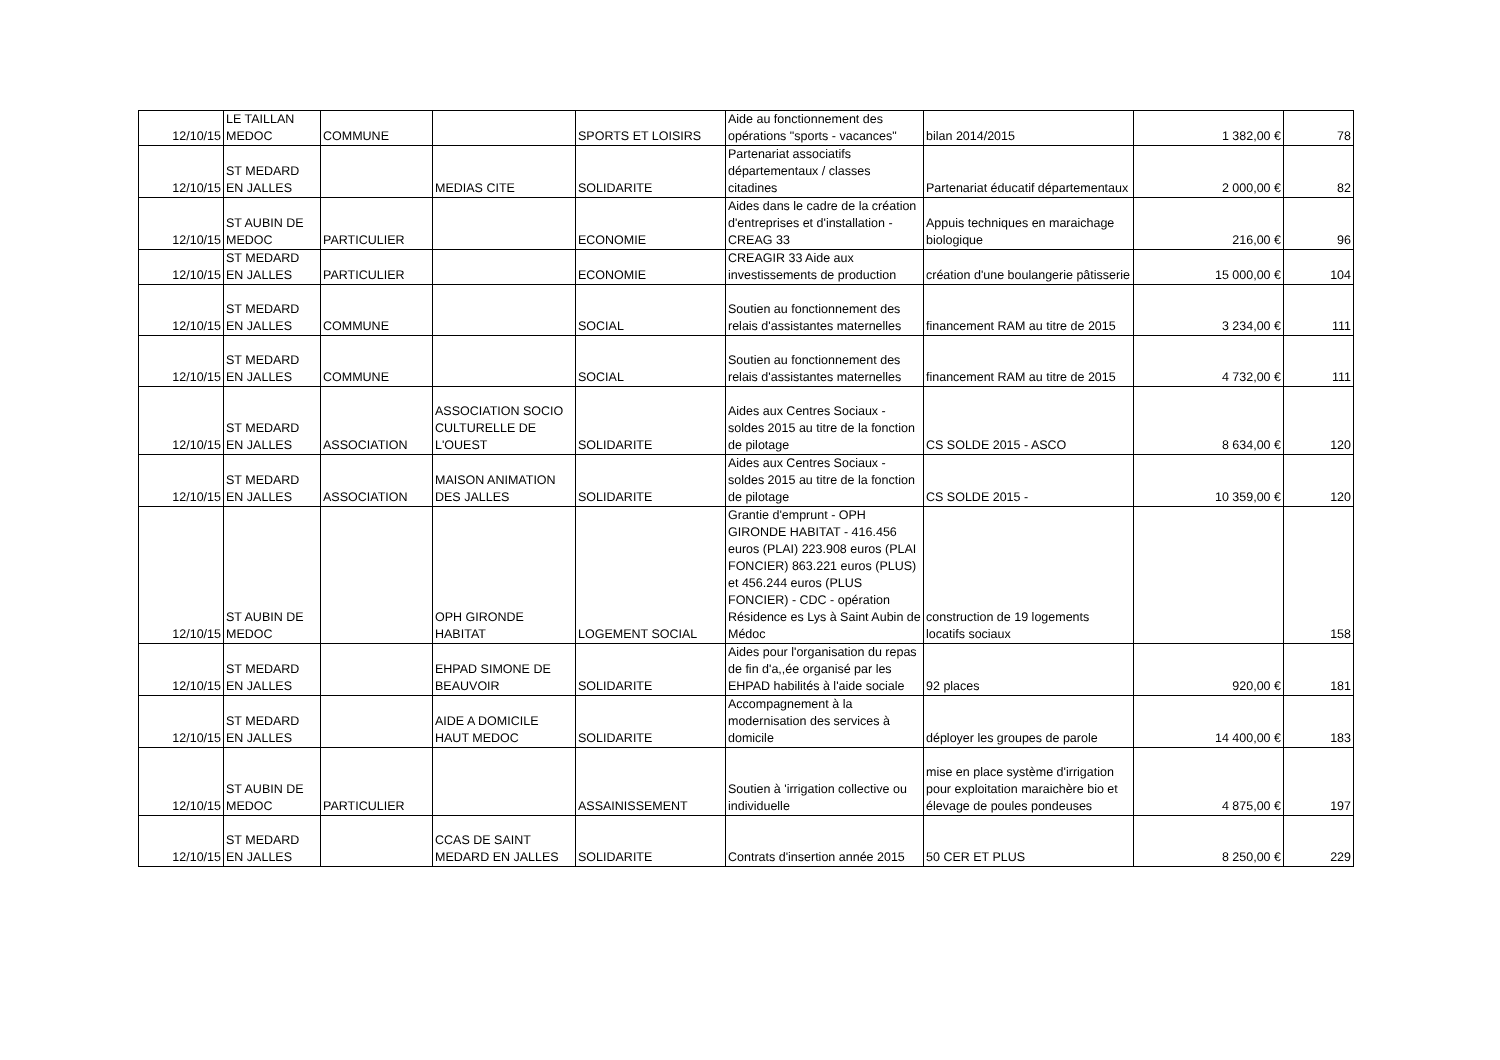| 12/10/15 | LE TAILLAN MEDOC | COMMUNE | | SPORTS ET LOISIRS | Aide au fonctionnement des opérations "sports - vacances" | bilan 2014/2015 | 1 382,00 € | 78 |
| 12/10/15 | ST MEDARD EN JALLES | | MEDIAS CITE | SOLIDARITE | Partenariat associatifs départementaux / classes citadines | Partenariat éducatif départementaux | 2 000,00 € | 82 |
| 12/10/15 | ST AUBIN DE MEDOC | PARTICULIER | | ECONOMIE | Aides dans le cadre de la création d'entreprises et d'installation - CREAG 33 | Appuis techniques en maraichage biologique | 216,00 € | 96 |
| 12/10/15 | ST MEDARD EN JALLES | PARTICULIER | | ECONOMIE | CREAGIR 33 Aide aux investissements de production | création d'une boulangerie pâtisserie | 15 000,00 € | 104 |
| 12/10/15 | ST MEDARD EN JALLES | COMMUNE | | SOCIAL | Soutien au fonctionnement des relais d'assistantes maternelles | financement RAM au titre de 2015 | 3 234,00 € | 111 |
| 12/10/15 | ST MEDARD EN JALLES | COMMUNE | | SOCIAL | Soutien au fonctionnement des relais d'assistantes maternelles | financement RAM au titre de 2015 | 4 732,00 € | 111 |
| 12/10/15 | ST MEDARD EN JALLES | ASSOCIATION | ASSOCIATION SOCIO CULTURELLE DE L'OUEST | SOLIDARITE | Aides aux Centres Sociaux - soldes 2015 au titre de la fonction de pilotage | CS SOLDE 2015 - ASCO | 8 634,00 € | 120 |
| 12/10/15 | ST MEDARD EN JALLES | ASSOCIATION | MAISON ANIMATION DES JALLES | SOLIDARITE | Aides aux Centres Sociaux - soldes 2015 au titre de la fonction de pilotage | CS SOLDE 2015 - | 10 359,00 € | 120 |
| 12/10/15 | ST AUBIN DE MEDOC | | OPH GIRONDE HABITAT | LOGEMENT SOCIAL | Grantie d'emprunt - OPH GIRONDE HABITAT - 416.456 euros (PLAI) 223.908 euros (PLAI FONCIER) 863.221 euros (PLUS) et 456.244 euros (PLUS FONCIER) - CDC - opération Résidence es Lys à Saint Aubin de Médoc | construction de 19 logements locatifs sociaux | | 158 |
| 12/10/15 | ST MEDARD EN JALLES | | EHPAD SIMONE DE BEAUVOIR | SOLIDARITE | Aides pour l'organisation du repas de fin d'a,,ée organisé par les EHPAD habilités à l'aide sociale | 92 places | 920,00 € | 181 |
| 12/10/15 | ST MEDARD EN JALLES | | AIDE A DOMICILE HAUT MEDOC | SOLIDARITE | Accompagnement à la modernisation des services à domicile | déployer les groupes de parole | 14 400,00 € | 183 |
| 12/10/15 | ST AUBIN DE MEDOC | PARTICULIER | | ASSAINISSEMENT | Soutien à 'irrigation collective ou individuelle | mise en place système d'irrigation pour exploitation maraichère bio et élevage de poules pondeuses | 4 875,00 € | 197 |
| 12/10/15 | ST MEDARD EN JALLES | | CCAS DE SAINT MEDARD EN JALLES | SOLIDARITE | Contrats d'insertion année 2015 | 50 CER ET PLUS | 8 250,00 € | 229 |